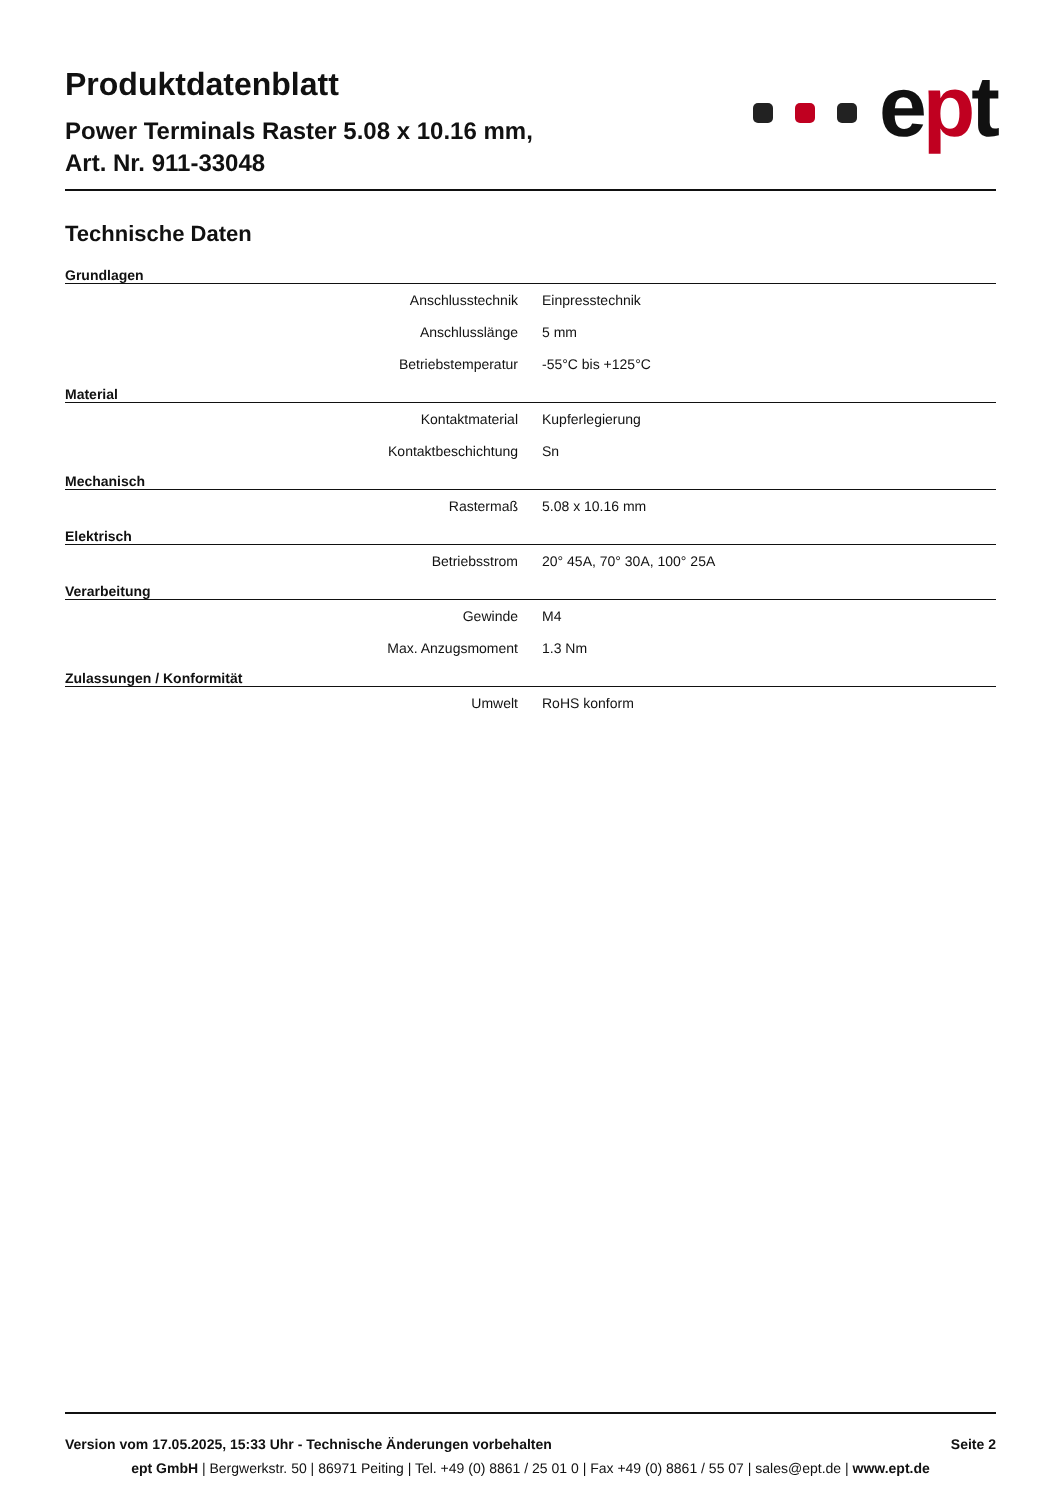Produktdatenblatt
Power Terminals Raster 5.08 x 10.16 mm,
Art. Nr. 911-33048
ept
Technische Daten
Grundlagen
| Anschlusstechnik | Einpresstechnik |
| Anschlusslänge | 5 mm |
| Betriebstemperatur | -55°C bis +125°C |
Material
| Kontaktmaterial | Kupferlegierung |
| Kontaktbeschichtung | Sn |
Mechanisch
| Rastermaß | 5.08 x 10.16 mm |
Elektrisch
| Betriebsstrom | 20° 45A, 70° 30A, 100° 25A |
Verarbeitung
| Gewinde | M4 |
| Max. Anzugsmoment | 1.3 Nm |
Zulassungen / Konformität
| Umwelt | RoHS konform |
Version vom 17.05.2025, 15:33 Uhr - Technische Änderungen vorbehalten Seite 2
ept GmbH | Bergwerkstr. 50 | 86971 Peiting | Tel. +49 (0) 8861 / 25 01 0 | Fax +49 (0) 8861 / 55 07 | sales@ept.de | www.ept.de